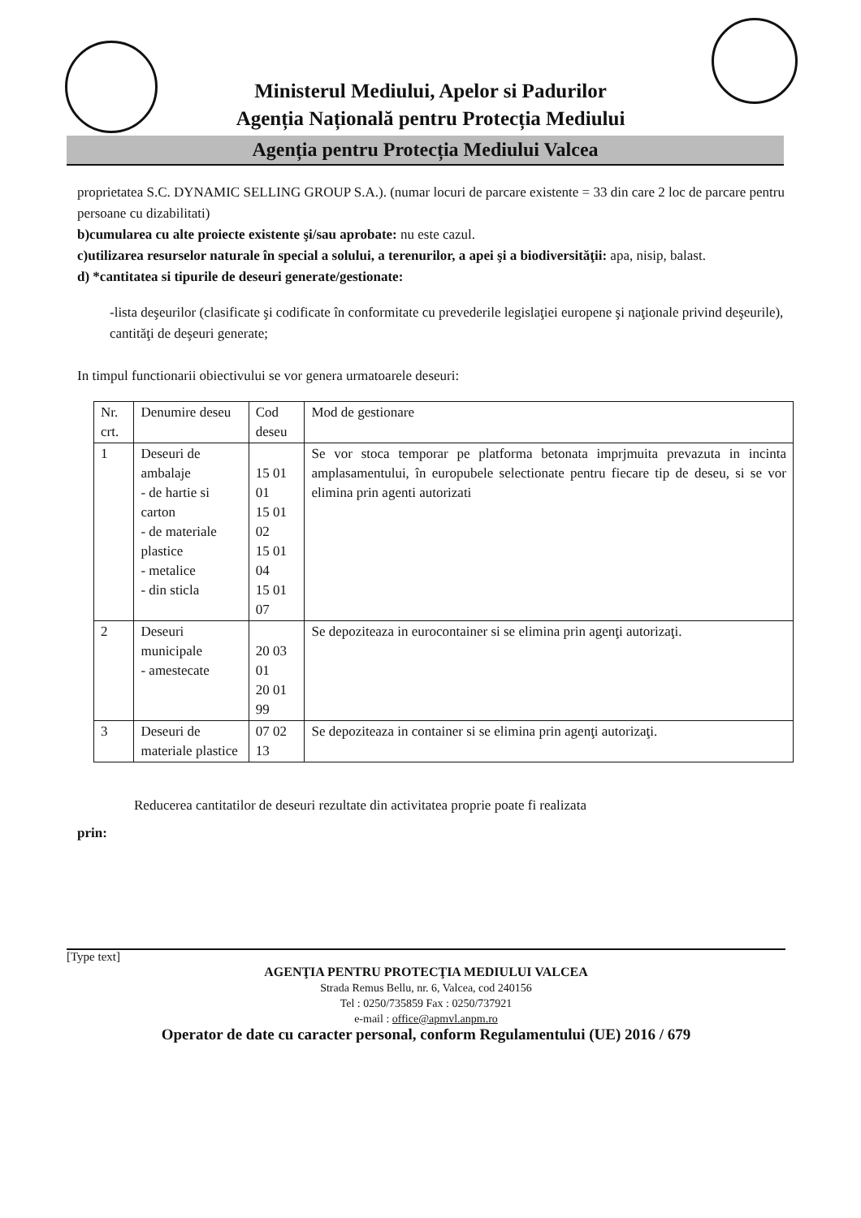Ministerul Mediului, Apelor si Padurilor
Agenția Națională pentru Protecția Mediului
Agenția pentru Protecția Mediului Valcea
proprietatea S.C. DYNAMIC SELLING GROUP S.A.). (numar locuri de parcare existente = 33 din care 2 loc de parcare pentru persoane cu dizabilitati)
b)cumularea cu alte proiecte existente şi/sau aprobate: nu este cazul.
c)utilizarea resurselor naturale în special a solului, a terenurilor, a apei şi a biodiversităţii: apa, nisip, balast.
d) *cantitatea si tipurile de deseuri generate/gestionate:
-lista deşeurilor (clasificate şi codificate în conformitate cu prevederile legislaţiei europene şi naţionale privind deşeurile), cantităţi de deşeuri generate;
In timpul functionarii obiectivului se vor genera urmatoarele deseuri:
| Nr. crt. | Denumire deseu | Cod deseu | Mod de gestionare |
| --- | --- | --- | --- |
| 1 | Deseuri de ambalaje - de hartie si carton - de materiale plastice - metalice - din sticla | 15 01 01 15 01 02 15 01 04 15 01 07 | Se vor stoca temporar pe platforma betonata imprjmuita prevazuta in incinta amplasamentului, în europubele selectionate pentru fiecare tip de deseu, si se vor elimina prin agenti autorizati |
| 2 | Deseuri municipale - amestecate | 20 03 01 20 01 99 | Se depoziteaza in eurocontainer si se elimina prin agenţi autorizaţi. |
| 3 | Deseuri de materiale plastice | 07 02 13 | Se depoziteaza in container si se elimina prin agenţi autorizaţi. |
Reducerea cantitatilor de deseuri rezultate din activitatea proprie poate fi realizata
prin:
[Type text]
AGENŢIA PENTRU PROTECŢIA MEDIULUI VALCEA
Strada Remus Bellu, nr. 6, Valcea, cod 240156
Tel : 0250/735859 Fax : 0250/737921
e-mail : office@apmvl.anpm.ro
Operator de date cu caracter personal, conform Regulamentului (UE) 2016 / 679